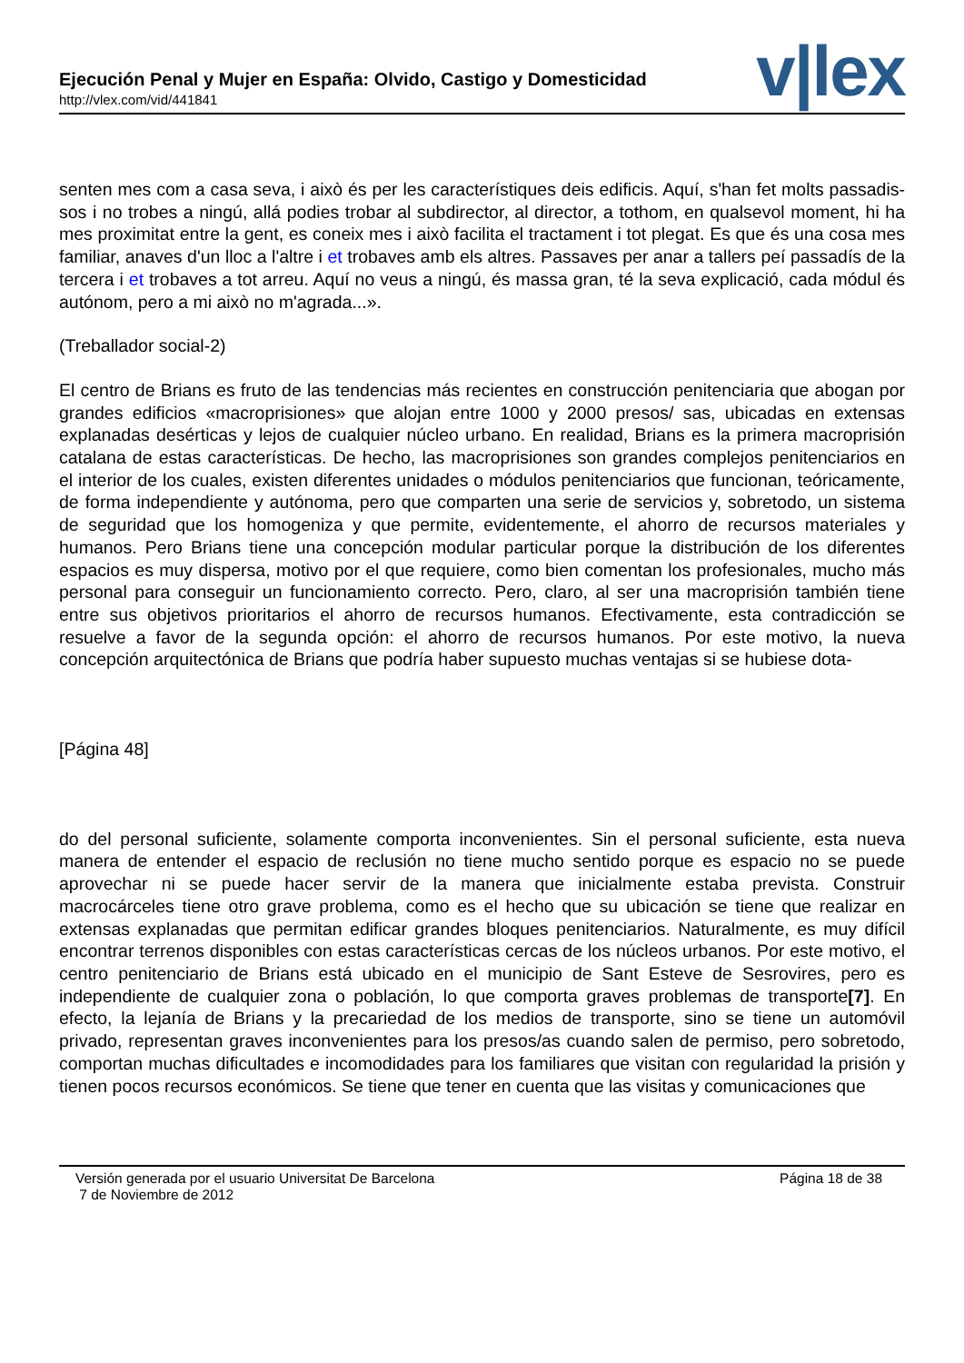Ejecución Penal y Mujer en España: Olvido, Castigo y Domesticidad
http://vlex.com/vid/441841
v|lex
senten mes com a casa seva, i això és per les característiques deis edificis. Aquí, s'han fet molts passadis-sos i no trobes a ningú, allá podies trobar al subdirector, al director, a tothom, en qualsevol moment, hi ha mes proximitat entre la gent, es coneix mes i això facilita el tractament i tot plegat. Es que és una cosa mes familiar, anaves d'un lloc a l'altre i et trobaves amb els altres. Passaves per anar a tallers peí passadís de la tercera i et trobaves a tot arreu. Aquí no veus a ningú, és massa gran, té la seva explicació, cada módul és autónom, pero a mi això no m'agrada...».
(Treballador social-2)
El centro de Brians es fruto de las tendencias más recientes en construcción penitenciaria que abogan por grandes edificios «macroprisiones» que alojan entre 1000 y 2000 presos/ sas, ubicadas en extensas explanadas desérticas y lejos de cualquier núcleo urbano. En realidad, Brians es la primera macroprisión catalana de estas características. De hecho, las macroprisiones son grandes complejos penitenciarios en el interior de los cuales, existen diferentes unidades o módulos penitenciarios que funcionan, teóricamente, de forma independiente y autónoma, pero que comparten una serie de servicios y, sobretodo, un sistema de seguridad que los homogeniza y que permite, evidentemente, el ahorro de recursos materiales y humanos. Pero Brians tiene una concepción modular particular porque la distribución de los diferentes espacios es muy dispersa, motivo por el que requiere, como bien comentan los profesionales, mucho más personal para conseguir un funcionamiento correcto. Pero, claro, al ser una macroprisión también tiene entre sus objetivos prioritarios el ahorro de recursos humanos. Efectivamente, esta contradicción se resuelve a favor de la segunda opción: el ahorro de recursos humanos. Por este motivo, la nueva concepción arquitectónica de Brians que podría haber supuesto muchas ventajas si se hubiese dota-
[Página 48]
do del personal suficiente, solamente comporta inconvenientes. Sin el personal suficiente, esta nueva manera de entender el espacio de reclusión no tiene mucho sentido porque es espacio no se puede aprovechar ni se puede hacer servir de la manera que inicialmente estaba prevista. Construir macrocárceles tiene otro grave problema, como es el hecho que su ubicación se tiene que realizar en extensas explanadas que permitan edificar grandes bloques penitenciarios. Naturalmente, es muy difícil encontrar terrenos disponibles con estas características cercas de los núcleos urbanos. Por este motivo, el centro penitenciario de Brians está ubicado en el municipio de Sant Esteve de Sesrovires, pero es independiente de cualquier zona o población, lo que comporta graves problemas de transporte[7]. En efecto, la lejanía de Brians y la precariedad de los medios de transporte, sino se tiene un automóvil privado, representan graves inconvenientes para los presos/as cuando salen de permiso, pero sobretodo, comportan muchas dificultades e incomodidades para los familiares que visitan con regularidad la prisión y tienen pocos recursos económicos. Se tiene que tener en cuenta que las visitas y comunicaciones que
Versión generada por el usuario Universitat De Barcelona
7 de Noviembre de 2012
Página 18 de 38